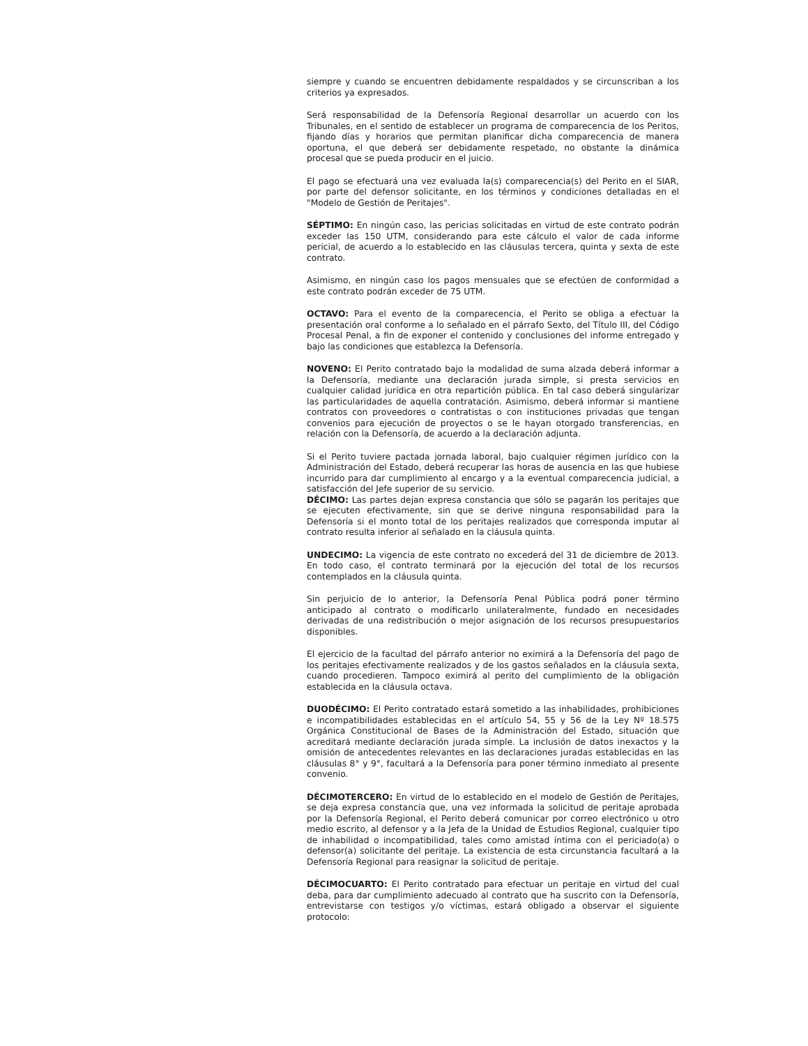siempre y cuando se encuentren debidamente respaldados y se circunscriban a los criterios ya expresados.
Será responsabilidad de la Defensoría Regional desarrollar un acuerdo con los Tribunales, en el sentido de establecer un programa de comparecencia de los Peritos, fijando días y horarios que permitan planificar dicha comparecencia de manera oportuna, el que deberá ser debidamente respetado, no obstante la dinámica procesal que se pueda producir en el juicio.
El pago se efectuará una vez evaluada la(s) comparecencia(s) del Perito en el SIAR, por parte del defensor solicitante, en los términos y condiciones detalladas en el "Modelo de Gestión de Peritajes".
SÉPTIMO: En ningún caso, las pericias solicitadas en virtud de este contrato podrán exceder las 150 UTM, considerando para este cálculo el valor de cada informe pericial, de acuerdo a lo establecido en las cláusulas tercera, quinta y sexta de este contrato.
Asimismo, en ningún caso los pagos mensuales que se efectúen de conformidad a este contrato podrán exceder de 75 UTM.
OCTAVO: Para el evento de la comparecencia, el Perito se obliga a efectuar la presentación oral conforme a lo señalado en el párrafo Sexto, del Título III, del Código Procesal Penal, a fin de exponer el contenido y conclusiones del informe entregado y bajo las condiciones que establezca la Defensoría.
NOVENO: El Perito contratado bajo la modalidad de suma alzada deberá informar a la Defensoría, mediante una declaración jurada simple, si presta servicios en cualquier calidad jurídica en otra repartición pública. En tal caso deberá singularizar las particularidades de aquella contratación. Asimismo, deberá informar si mantiene contratos con proveedores o contratistas o con instituciones privadas que tengan convenios para ejecución de proyectos o se le hayan otorgado transferencias, en relación con la Defensoría, de acuerdo a la declaración adjunta.
Si el Perito tuviere pactada jornada laboral, bajo cualquier régimen jurídico con la Administración del Estado, deberá recuperar las horas de ausencia en las que hubiese incurrido para dar cumplimiento al encargo y a la eventual comparecencia judicial, a satisfacción del Jefe superior de su servicio.
DÉCIMO: Las partes dejan expresa constancia que sólo se pagarán los peritajes que se ejecuten efectivamente, sin que se derive ninguna responsabilidad para la Defensoría si el monto total de los peritajes realizados que corresponda imputar al contrato resulta inferior al señalado en la cláusula quinta.
UNDECIMO: La vigencia de este contrato no excederá del 31 de diciembre de 2013. En todo caso, el contrato terminará por la ejecución del total de los recursos contemplados en la cláusula quinta.
Sin perjuicio de lo anterior, la Defensoría Penal Pública podrá poner término anticipado al contrato o modificarlo unilateralmente, fundado en necesidades derivadas de una redistribución o mejor asignación de los recursos presupuestarios disponibles.
El ejercicio de la facultad del párrafo anterior no eximirá a la Defensoría del pago de los peritajes efectivamente realizados y de los gastos señalados en la cláusula sexta, cuando procedieren. Tampoco eximirá al perito del cumplimiento de la obligación establecida en la cláusula octava.
DUODÉCIMO: El Perito contratado estará sometido a las inhabilidades, prohibiciones e incompatibilidades establecidas en el artículo 54, 55 y 56 de la Ley Nº 18.575 Orgánica Constitucional de Bases de la Administración del Estado, situación que acreditará mediante declaración jurada simple. La inclusión de datos inexactos y la omisión de antecedentes relevantes en las declaraciones juradas establecidas en las cláusulas 8° y 9°, facultará a la Defensoría para poner término inmediato al presente convenio.
DÉCIMOTERCERO: En virtud de lo establecido en el modelo de Gestión de Peritajes, se deja expresa constancia que, una vez informada la solicitud de peritaje aprobada por la Defensoría Regional, el Perito deberá comunicar por correo electrónico u otro medio escrito, al defensor y a la Jefa de la Unidad de Estudios Regional, cualquier tipo de inhabilidad o incompatibilidad, tales como amistad íntima con el periciado(a) o defensor(a) solicitante del peritaje. La existencia de esta circunstancia facultará a la Defensoría Regional para reasignar la solicitud de peritaje.
DÉCIMOCUARTO: El Perito contratado para efectuar un peritaje en virtud del cual deba, para dar cumplimiento adecuado al contrato que ha suscrito con la Defensoría, entrevistarse con testigos y/o víctimas, estará obligado a observar el siguiente protocolo: